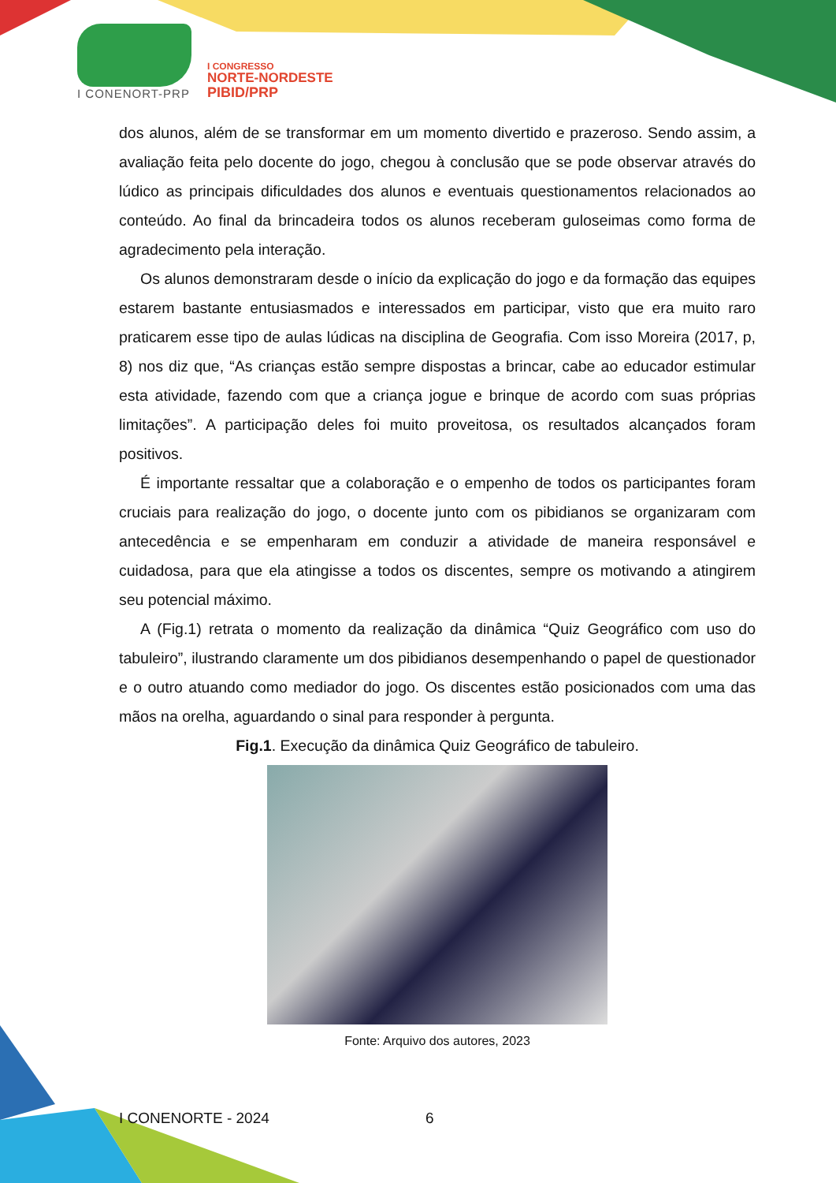I CONENORT-PRP
I CONGRESSO
NORTE-NORDESTE
PIBID/PRP
dos alunos, além de se transformar em um momento divertido e prazeroso. Sendo assim, a avaliação feita pelo docente do jogo, chegou à conclusão que se pode observar através do lúdico as principais dificuldades dos alunos e eventuais questionamentos relacionados ao conteúdo. Ao final da brincadeira todos os alunos receberam guloseimas como forma de agradecimento pela interação.
Os alunos demonstraram desde o início da explicação do jogo e da formação das equipes estarem bastante entusiasmados e interessados em participar, visto que era muito raro praticarem esse tipo de aulas lúdicas na disciplina de Geografia. Com isso Moreira (2017, p, 8) nos diz que, “As crianças estão sempre dispostas a brincar, cabe ao educador estimular esta atividade, fazendo com que a criança jogue e brinque de acordo com suas próprias limitações”. A participação deles foi muito proveitosa, os resultados alcançados foram positivos.
É importante ressaltar que a colaboração e o empenho de todos os participantes foram cruciais para realização do jogo, o docente junto com os pibidianos se organizaram com antecedência e se empenharam em conduzir a atividade de maneira responsável e cuidadosa, para que ela atingisse a todos os discentes, sempre os motivando a atingirem seu potencial máximo.
A (Fig.1) retrata o momento da realização da dinâmica “Quiz Geográfico com uso do tabuleiro”, ilustrando claramente um dos pibidianos desempenhando o papel de questionador e o outro atuando como mediador do jogo. Os discentes estão posicionados com uma das mãos na orelha, aguardando o sinal para responder à pergunta.
Fig.1. Execução da dinâmica Quiz Geográfico de tabuleiro.
Fonte: Arquivo dos autores, 2023
I CONENORTE - 2024 6